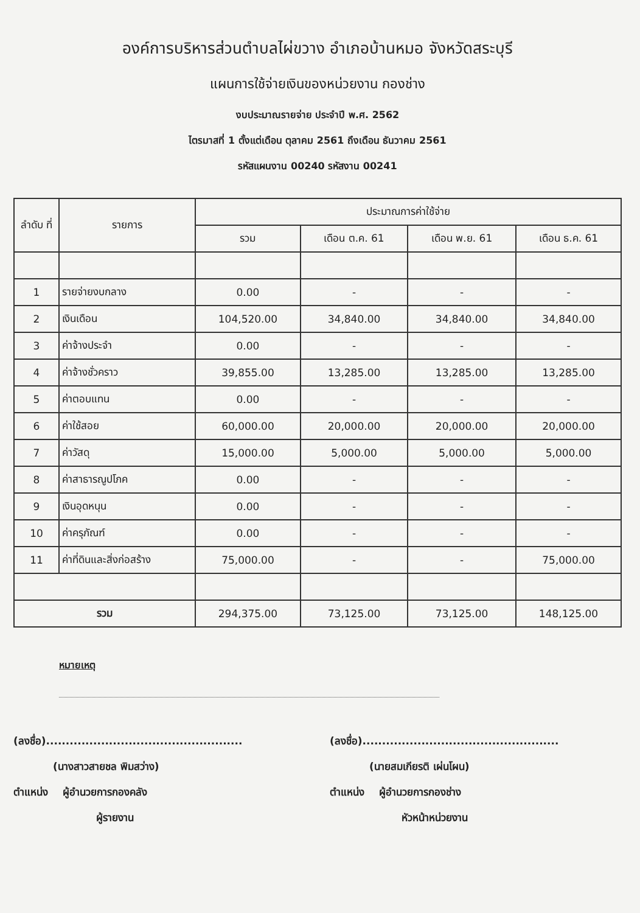องค์การบริหารส่วนตำบลไผ่ขวาง อำเภอบ้านหมอ จังหวัดสระบุรี
แผนการใช้จ่ายเงินของหน่วยงาน กองช่าง
งบประมาณรายจ่าย ประจำปี พ.ศ. 2562
ไตรมาสที่ 1 ตั้งแต่เดือน ตุลาคม 2561 ถึงเดือน ธันวาคม 2561
รหัสแผนงาน 00240 รหัสงาน 00241
| ลำดับ ที่ | รายการ | ประมาณการค่าใช้จ่าย | | | |
| --- | --- | --- | --- | --- | --- |
| | | รวม | เดือน ต.ค. 61 | เดือน พ.ย. 61 | เดือน ธ.ค. 61 |
| 1 | รายจ่ายงบกลาง | 0.00 | - | - | - |
| 2 | เงินเดือน | 104,520.00 | 34,840.00 | 34,840.00 | 34,840.00 |
| 3 | ค่าจ้างประจำ | 0.00 | - | - | - |
| 4 | ค่าจ้างชั่วคราว | 39,855.00 | 13,285.00 | 13,285.00 | 13,285.00 |
| 5 | ค่าตอบแทน | 0.00 | - | - | - |
| 6 | ค่าใช้สอย | 60,000.00 | 20,000.00 | 20,000.00 | 20,000.00 |
| 7 | ค่าวัสดุ | 15,000.00 | 5,000.00 | 5,000.00 | 5,000.00 |
| 8 | ค่าสาธารณูปโภค | 0.00 | - | - | - |
| 9 | เงินอุดหนุน | 0.00 | - | - | - |
| 10 | ค่าครุภัณฑ์ | 0.00 | - | - | - |
| 11 | ค่าที่ดินและสิ่งก่อสร้าง | 75,000.00 | - | - | 75,000.00 |
| รวม | | 294,375.00 | 73,125.00 | 73,125.00 | 148,125.00 |
หมายเหตุ
(ลงชื่อ)..................................................
(นางสาวสายชล พิมสว่าง)
ตำแหน่ง ผู้อำนวยการกองคลัง
ผู้รายงาน
(ลงชื่อ)..................................................
(นายสมเกียรติ เผ่นโผน)
ตำแหน่ง ผู้อำนวยการกองช่าง
หัวหน้าหน่วยงาน